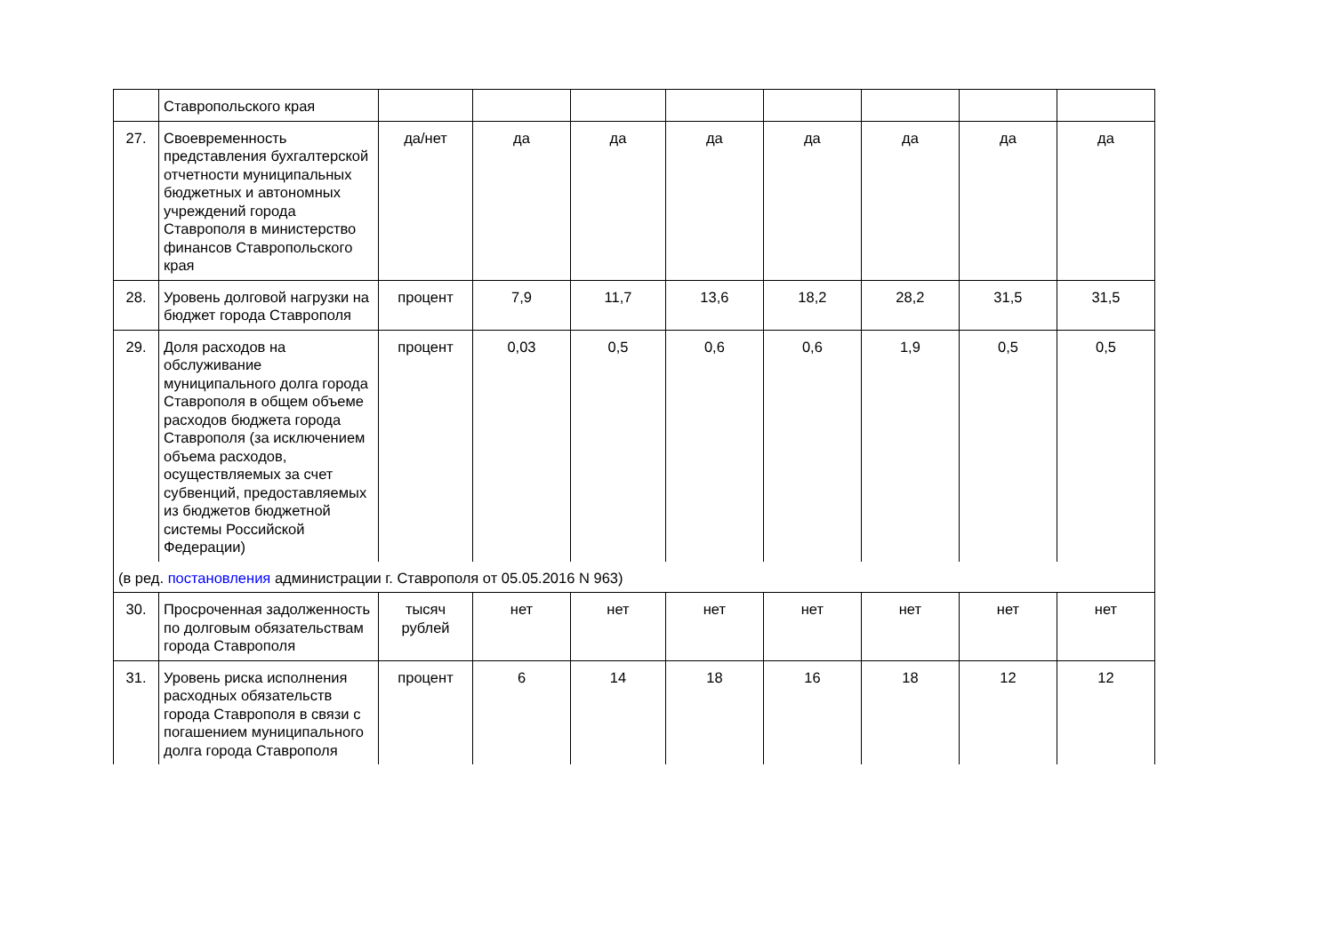| | Ставропольского края | | | | | | | | |
| 27. | Своевременность представления бухгалтерской отчетности муниципальных бюджетных и автономных учреждений города Ставрополя в министерство финансов Ставропольского края | да/нет | да | да | да | да | да | да | да |
| 28. | Уровень долговой нагрузки на бюджет города Ставрополя | процент | 7,9 | 11,7 | 13,6 | 18,2 | 28,2 | 31,5 | 31,5 |
| 29. | Доля расходов на обслуживание муниципального долга города Ставрополя в общем объеме расходов бюджета города Ставрополя (за исключением объема расходов, осуществляемых за счет субвенций, предоставляемых из бюджетов бюджетной системы Российской Федерации) | процент | 0,03 | 0,5 | 0,6 | 0,6 | 1,9 | 0,5 | 0,5 |
| (в ред. постановления администрации г. Ставрополя от 05.05.2016 N 963) | | | | | | | | | |
| 30. | Просроченная задолженность по долговым обязательствам города Ставрополя | тысяч рублей | нет | нет | нет | нет | нет | нет | нет |
| 31. | Уровень риска исполнения расходных обязательств города Ставрополя в связи с погашением муниципального долга города Ставрополя | процент | 6 | 14 | 18 | 16 | 18 | 12 | 12 |